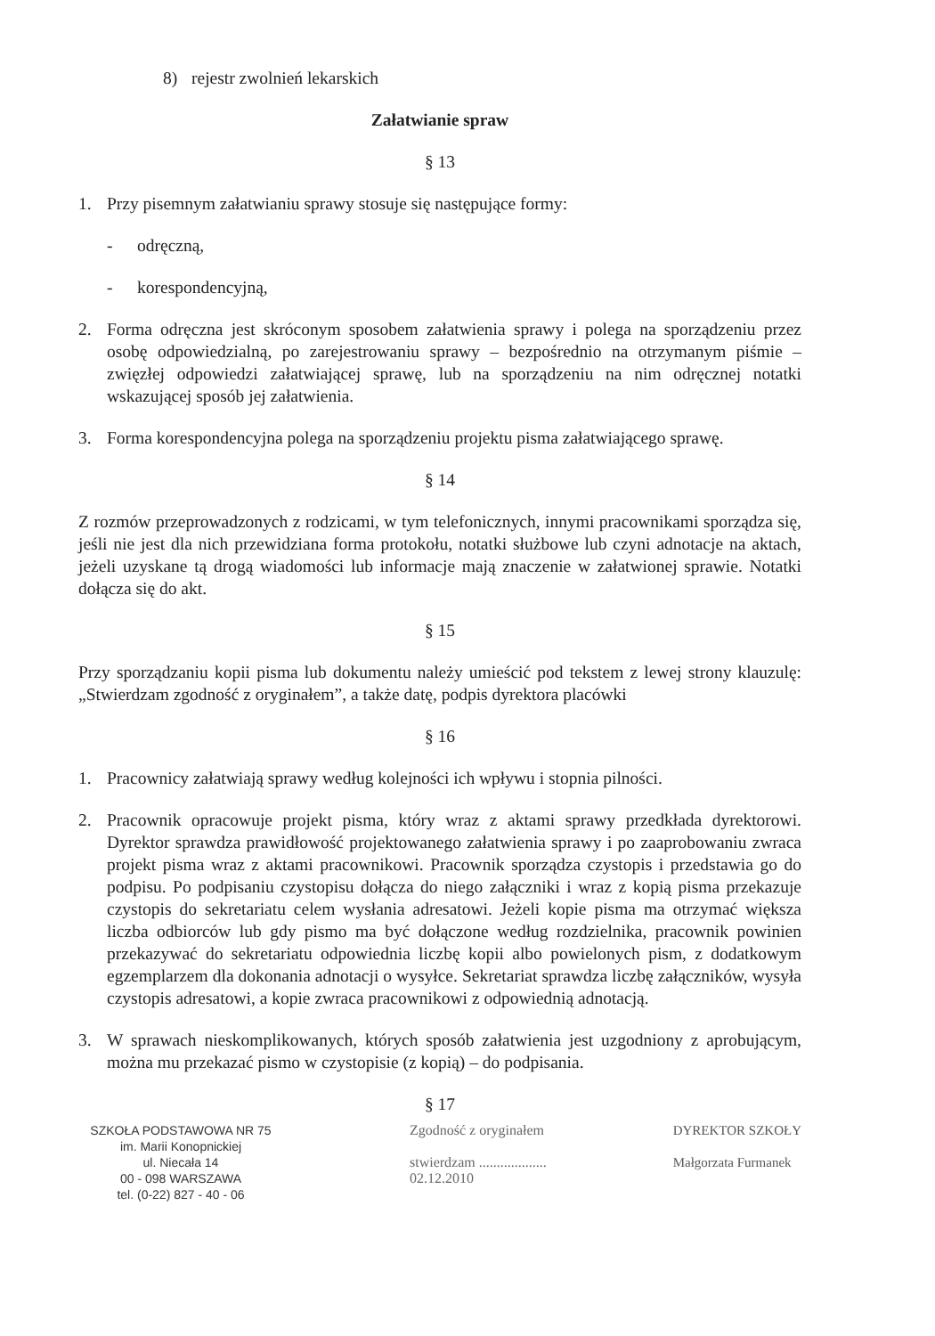8) rejestr zwolnień lekarskich
Załatwianie spraw
§ 13
1. Przy pisemnym załatwianiu sprawy stosuje się następujące formy:
- odręczną,
- korespondencyjną,
2. Forma odręczna jest skróconym sposobem załatwienia sprawy i polega na sporządzeniu przez osobę odpowiedzialną, po zarejestrowaniu sprawy – bezpośrednio na otrzymanym piśmie – zwięzłej odpowiedzi załatwiającej sprawę, lub na sporządzeniu na nim odręcznej notatki wskazującej sposób jej załatwienia.
3. Forma korespondencyjna polega na sporządzeniu projektu pisma załatwiającego sprawę.
§ 14
Z rozmów przeprowadzonych z rodzicami, w tym telefonicznych, innymi pracownikami sporządza się, jeśli nie jest dla nich przewidziana forma protokołu, notatki służbowe lub czyni adnotacje na aktach, jeżeli uzyskane tą drogą wiadomości lub informacje mają znaczenie w załatwionej sprawie. Notatki dołącza się do akt.
§ 15
Przy sporządzaniu kopii pisma lub dokumentu należy umieścić pod tekstem z lewej strony klauzulę: „Stwierdzam zgodność z oryginałem”, a także datę, podpis dyrektora placówki
§ 16
1. Pracownicy załatwiają sprawy według kolejności ich wpływu i stopnia pilności.
2. Pracownik opracowuje projekt pisma, który wraz z aktami sprawy przedkłada dyrektorowi. Dyrektor sprawdza prawidłowość projektowanego załatwienia sprawy i po zaaprobowaniu zwraca projekt pisma wraz z aktami pracownikowi. Pracownik sporządza czystopis i przedstawia go do podpisu. Po podpisaniu czystopisu dołącza do niego załączniki i wraz z kopią pisma przekazuje czystopis do sekretariatu celem wysłania adresatowi. Jeżeli kopie pisma ma otrzymać większa liczba odbiorców lub gdy pismo ma być dołączone według rozdzielnika, pracownik powinien przekazywać do sekretariatu odpowiednia liczbę kopii albo powielonych pism, z dodatkowym egzemplarzem dla dokonania adnotacji o wysyłce. Sekretariat sprawdza liczbę załączników, wysyła czystopis adresatowi, a kopie zwraca pracownikowi z odpowiednią adnotacją.
3. W sprawach nieskomplikowanych, których sposób załatwienia jest uzgodniony z aprobującym, można mu przekazać pismo w czystopisie (z kopią) – do podpisania.
§ 17
SZKOŁA PODSTAWOWA NR 75
im. Marii Konopnickiej
ul. Niecała 14
00 - 098 WARSZAWA
tel. (0-22) 827 - 40 - 06
Zgodność z oryginałem
stwierdzam ...................
02.12.2010
DYREKTOR SZKOŁY
Małgorzata Furmanek